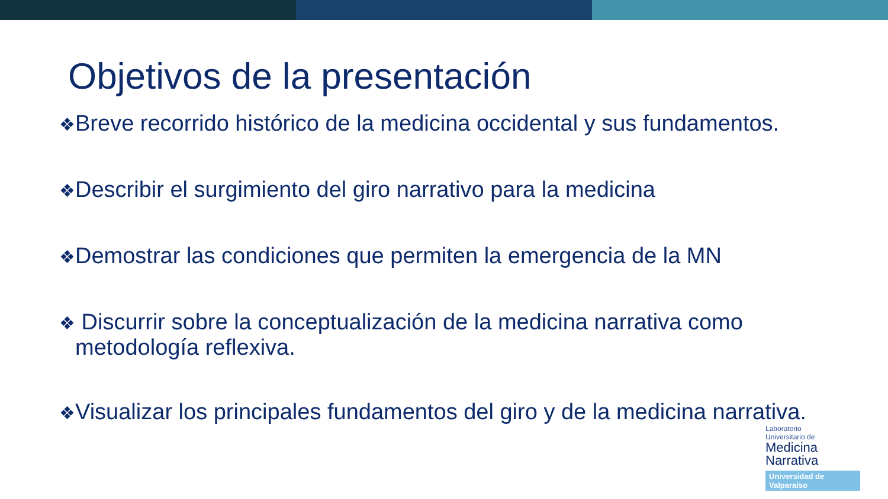Objetivos de la presentación
❖Breve recorrido histórico de la medicina occidental y sus fundamentos.
❖Describir el surgimiento del giro narrativo para la medicina
❖Demostrar las condiciones que permiten la emergencia de la MN
❖ Discurrir sobre la conceptualización de la medicina narrativa como
metodología reflexiva.
❖Visualizar los principales fundamentos del giro y de la medicina narrativa.
Laboratorio
Universitario de
Medicina
Narrativa
Universidad de Valparaíso